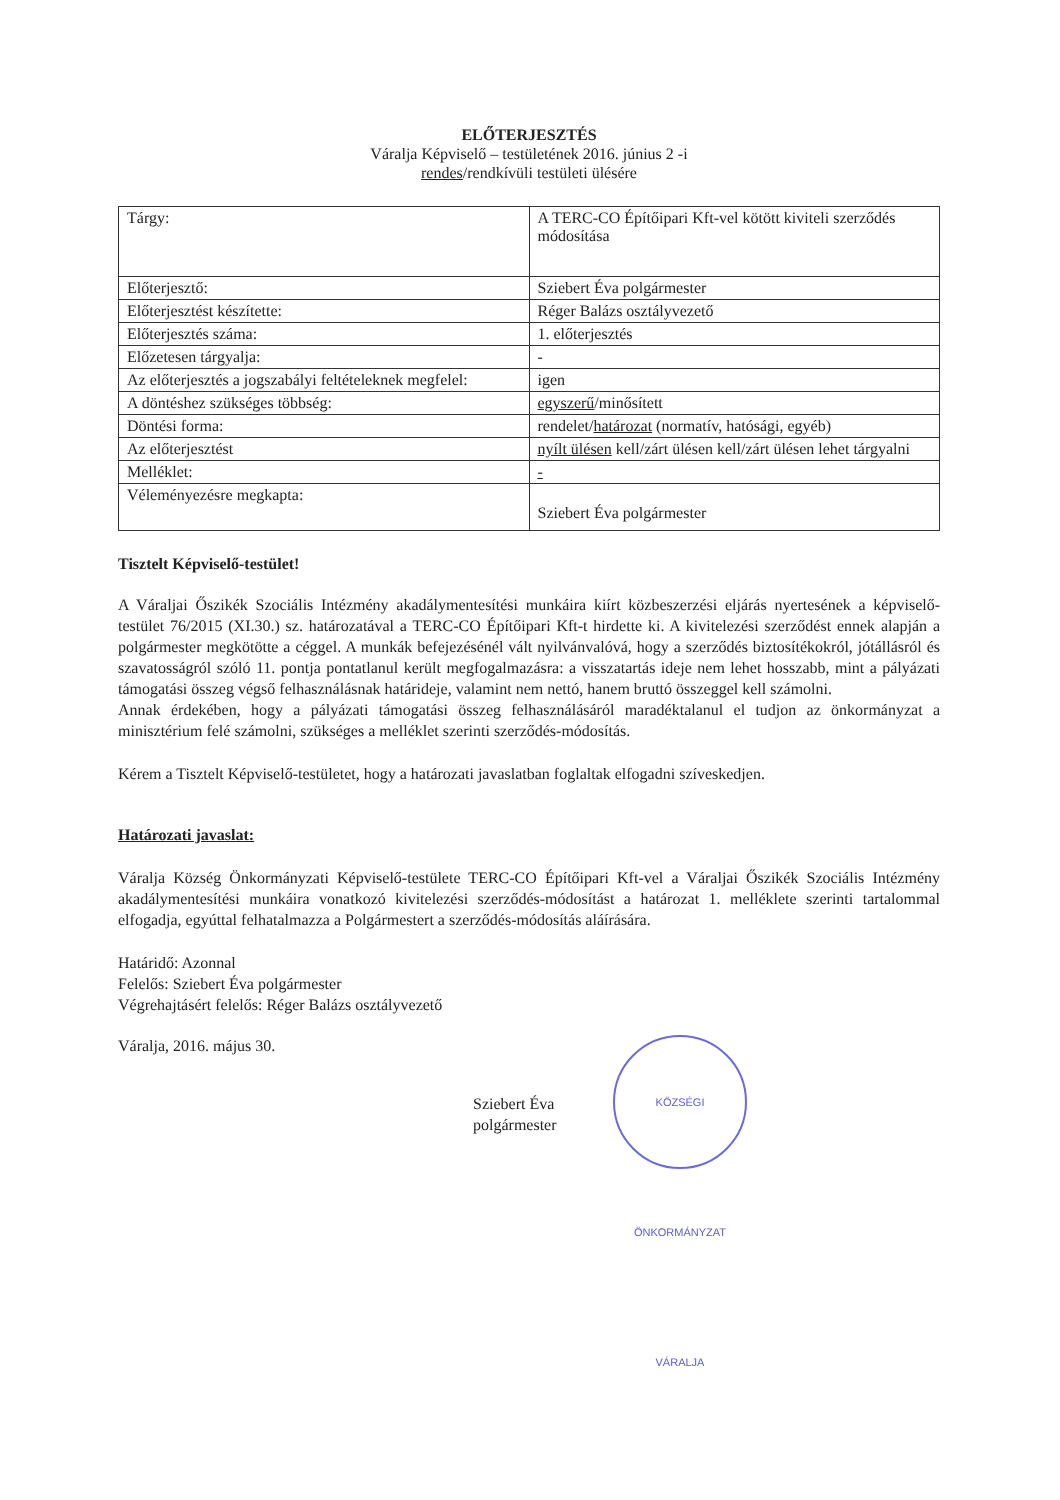ELŐTERJESZTÉS
Váralja Képviselő – testületének 2016. június 2 -i
rendes/rendkívüli testületi ülésére
| Tárgy: | A TERC-CO Építőipari Kft-vel kötött kiviteli szerződés módosítása |
| Előterjesztő: | Sziebert Éva polgármester |
| Előterjesztést készítette: | Réger Balázs osztályvezető |
| Előterjesztés száma: | 1. előterjesztés |
| Előzetesen tárgyalja: | - |
| Az előterjesztés a jogszabályi feltételeknek megfelel: | igen |
| A döntéshez szükséges többség: | egyszerű /minősített |
| Döntési forma: | rendelet/ határozat (normatív, hatósági, egyéb) |
| Az előterjesztést | nyílt ülésen kell/zárt ülésen kell/zárt ülésen lehet tárgyalni |
| Melléklet: | - |
| Véleményezésre megkapta: | Sziebert Éva polgármester |
Tisztelt Képviselő-testület!
A Váraljai Őszikék Szociális Intézmény akadálymentesítési munkáira kiírt közbeszerzési eljárás nyertesének a képviselő-testület 76/2015 (XI.30.) sz. határozatával a TERC-CO Építőipari Kft-t hirdette ki. A kivitelezési szerződést ennek alapján a polgármester megkötötte a céggel. A munkák befejezésénél vált nyilvánvalóvá, hogy a szerződés biztosítékokról, jótállásról és szavatosságról szóló 11. pontja pontatlanul került megfogalmazásra: a visszatartás ideje nem lehet hosszabb, mint a pályázati támogatási összeg végső felhasználásnak határideje, valamint nem nettó, hanem bruttó összeggel kell számolni.
Annak érdekében, hogy a pályázati támogatási összeg felhasználásáról maradéktalanul el tudjon az önkormányzat a minisztérium felé számolni, szükséges a melléklet szerinti szerződés-módosítás.
Kérem a Tisztelt Képviselő-testületet, hogy a határozati javaslatban foglaltak elfogadni szíveskedjen.
Határozati javaslat:
Váralja Község Önkormányzati Képviselő-testülete TERC-CO Építőipari Kft-vel a Váraljai Őszikék Szociális Intézmény akadálymentesítési munkáira vonatkozó kivitelezési szerződés-módosítást a határozat 1. melléklete szerinti tartalommal elfogadja, egyúttal felhatalmazza a Polgármestert a szerződés-módosítás aláírására.
Határidő: Azonnal
Felelős: Sziebert Éva polgármester
Végrehajtásért felelős: Réger Balázs osztályvezető
Váralja, 2016. május 30.
Sziebert Éva
polgármester
KÖZSÉGI ÖNKORMÁNYZAT VÁRALJA